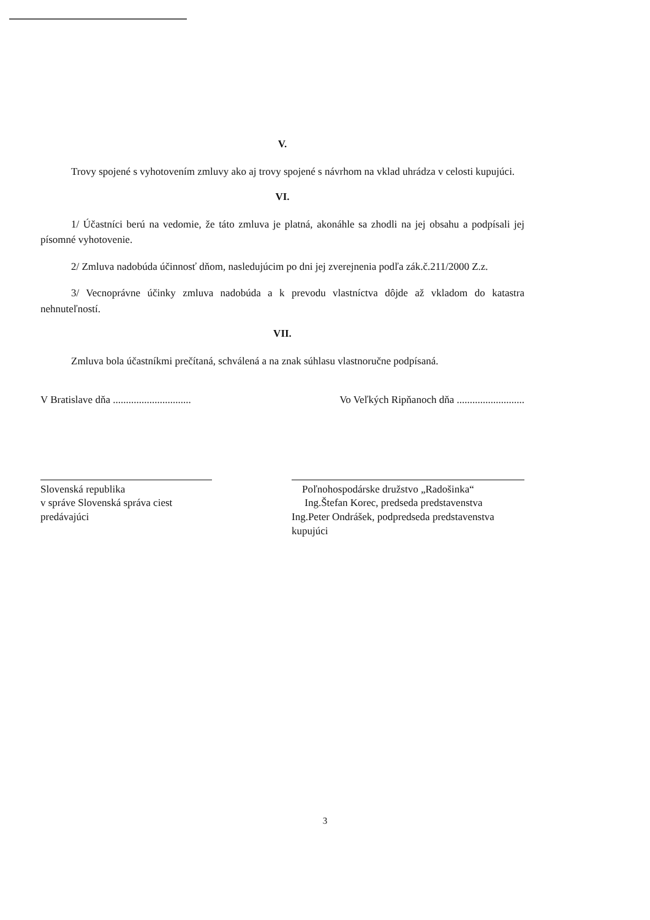V.
Trovy spojené s vyhotovením zmluvy ako aj trovy spojené s návrhom na vklad uhrádza v celosti kupujúci.
VI.
1/ Účastníci berú na vedomie, že táto zmluva je platná, akonáhle sa zhodli na jej obsahu a podpísali jej písomné vyhotovenie.
2/ Zmluva nadobúda účinnosť dňom, nasledujúcim po dni jej zverejnenia podľa zák.č.211/2000 Z.z.
3/ Vecnoprávne účinky zmluva nadobúda a k prevodu vlastníctva dôjde až vkladom do katastra nehnuteľností.
VII.
Zmluva bola účastníkmi prečítaná, schválená a na znak súhlasu vlastnoručne podpísaná.
V Bratislave dňa .............................. Vo Veľkých Ripňanoch dňa ..........................
Slovenská republika
v správe Slovenská správa ciest
predávajúci
Poľnohospodárske družstvo „Radošinka“
Ing.Štefan Korec, predseda predstavenstva
Ing.Peter Ondrášek, podpredseda predstavenstva
kupujúci
3